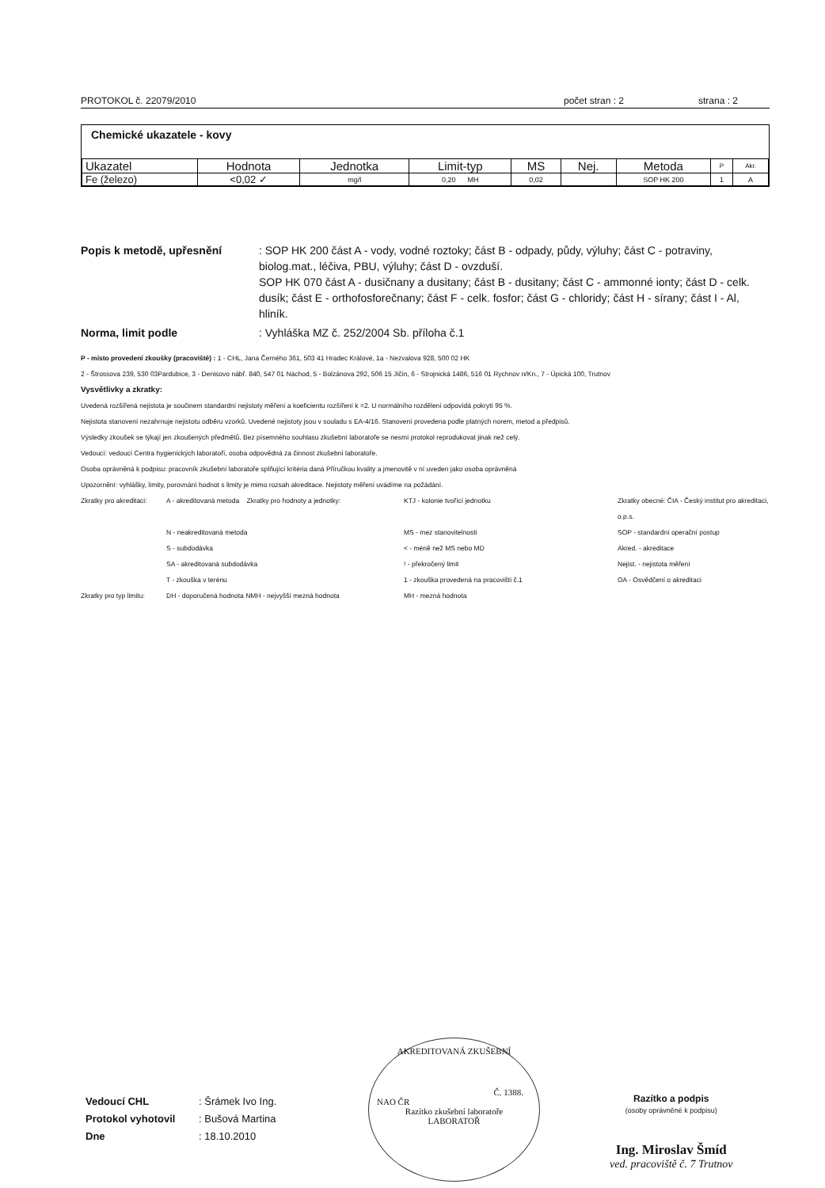PROTOKOL č. 22079/2010 počet stran : 2 strana : 2
Chemické ukazatele - kovy
| Ukazatel | Hodnota | Jednotka | Limit-typ | MS | Nej. | Metoda | P | Akr. |
| --- | --- | --- | --- | --- | --- | --- | --- | --- |
| Fe (železo) | <0,02 ✓ | mg/l | 0,20 MH | 0,02 | | SOP HK 200 | 1 | A |
Popis k metodě, upřesnění
: SOP HK 200 část A - vody, vodné roztoky; část B - odpady, půdy, výluhy; část C - potraviny, biolog.mat., léčiva, PBU, výluhy; část D - ovzduší.
SOP HK 070 část A - dusičnany a dusitany; část B - dusitany; část C - ammonné ionty; část D - celk. dusík; část E - orthofosforečnany; část F - celk. fosfor; část G - chloridy; část H - sírany; část I - Al, hliník.
Norma, limit podle
: Vyhláška MZ č. 252/2004 Sb. příloha č.1
P - místo provedení zkoušky (pracoviště) : 1 - CHL, Jana Černého 361, 503 41 Hradec Králové, 1a - Nezvalova 928, 500 02 HK
2 - Štrossova 239, 530 03Pardubice, 3 - Denisovo nábř. 840, 547 01 Náchod, 5 - Bolzánova 292, 506 15 Jičín, 6 - Strojnická 1486, 516 01 Rychnov n/Kn., 7 - Úpická 100, Trutnov
Vysvětlivky a zkratky:
Uvedená rozšířená nejistota je součinem standardní nejistoty měření a koeficientu rozšíření k =2. U normálního rozdělení odpovídá pokrytí 95 %.
Nejistota stanovení nezahrnuje nejistotu odběru vzorků. Uvedené nejistoty jsou v souladu s EA-4/16. Stanovení provedena podle platných norem, metod a předpisů.
Výsledky zkoušek se týkají jen zkoušených předmětů. Bez písemného souhlasu zkušební laboratoře se nesmí protokol reprodukovat jinak než celý.
Vedoucí: vedoucí Centra hygienických laboratoří, osoba odpovědná za činnost zkušební laboratoře.
Osoba oprávněná k podpisu: pracovník zkušební laboratoře splňující kritéria daná Příručkou kvality a jmenovitě v ní uveden jako osoba oprávněná
Upozornění: vyhlášky, limity, porovnání hodnot s limity je mimo rozsah akreditace. Nejistoty měření uvádíme na požádání.
Zkratky pro akreditaci: A - akreditovaná metoda Zkratky pro hodnoty a jednotky: KTJ - kolonie tvořící jednotku Zkratky obecné: ČIA - Český institut pro akreditaci, o.p.s. N - neakreditovaná metoda MS - mez stanovitelnosti SOP - standardní operační postup S - subdodávka < - méně než MS nebo MD Akred. - akreditace SA - akreditovaná subdodávka! - překročený limit Nejist. - nejistota měření T - zkouška v terénu 1 - zkouška provedená na pracovišti č.1 OA - Osvědčení o akreditaci Zkratky pro typ limitu: DH - doporučená hodnota NMH - nejvyšší mezná hodnota MH - mezná hodnota
Vedoucí CHL: Šrámek Ivo Ing. Protokol vyhotovil: Bušová Martina Dne: 18.10.2010
AKREDITOVANÁ ZKUŠEBNÍ
Č. 1388.
NAO ČR
Razítko zkušební laboratoře
LABORATOŘ
Razítko a podpis
(osoby oprávněné k podpisu)
Ing. Miroslav Šmíd
ved. pracoviště č. 7 Trutnov